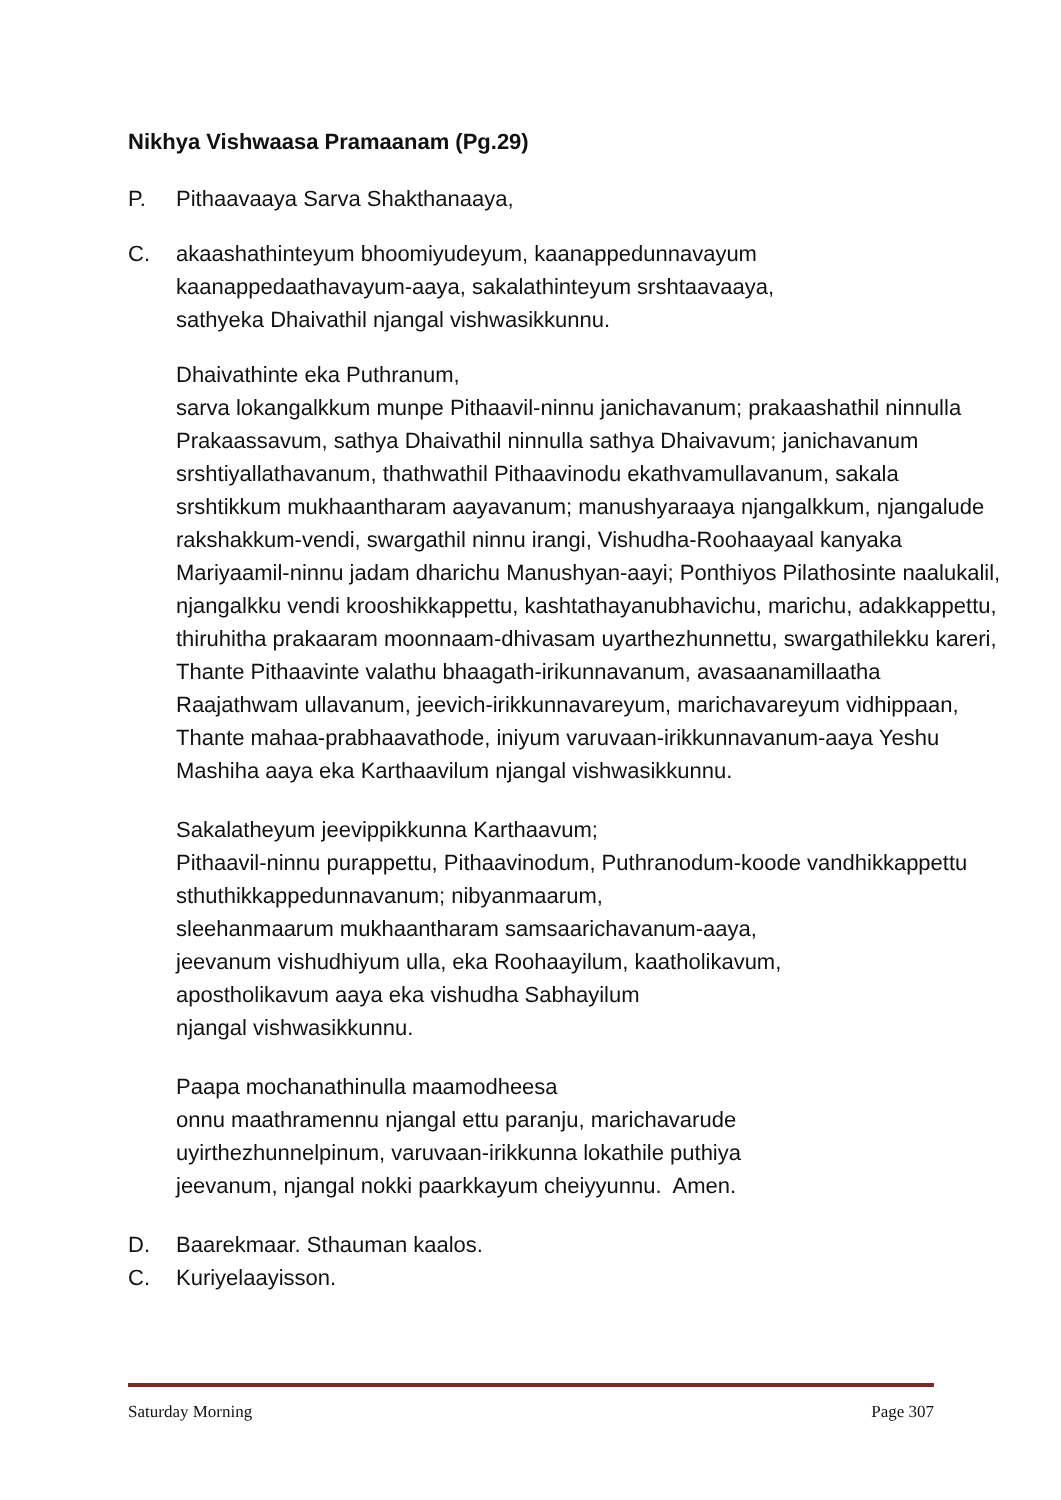Nikhya Vishwaasa Pramaanam (Pg.29)
P. Pithaavaaya Sarva Shakthanaaya,
C. akaashathinteyum bhoomiyudeyum, kaanappedunnavayum
kaanappedaathavayum-aaya, sakalathinteyum srshtaavaaya,
sathyeka Dhaivathil njangal vishwasikkunnu.
Dhaivathinte eka Puthranum,
sarva lokangalkkum munpe Pithaavil-ninnu janichavanum; prakaashathil ninnulla Prakaassavum, sathya Dhaivathil ninnulla sathya Dhaivavum; janichavanum srshtiyallathavanum, thathwathil Pithaavinodu ekathvamullavanum, sakala srshtikkum mukhaantharam aayavanum; manushyaraaya njangalkkum, njangalude rakshakkum-vendi, swargathil ninnu irangi, Vishudha-Roohaayaal kanyaka Mariyaamil-ninnu jadam dharichu Manushyan-aayi; Ponthiyos Pilathosinte naalukalil, njangalkku vendi krooshikkappettu, kashtathayanubhavichu, marichu, adakkappettu, thiruhitha prakaaram moonnaam-dhivasam uyarthezhunnettu, swargathilekku kareri, Thante Pithaavinte valathu bhaagath-irikunnavanum, avasaanamillaatha Raajathwam ullavanum, jeevich-irikkunnavareyum, marichavareyum vidhippaan, Thante mahaa-prabhaavathode, iniyum varuvaan-irikkunnavanum-aaya Yeshu Mashiha aaya eka Karthaavilum njangal vishwasikkunnu.
Sakalatheyum jeevippikkunna Karthaavum;
Pithaavil-ninnu purappettu, Pithaavinodum, Puthranodum-koode vandhikkappettu sthuthikkappedunnavanum; nibyanmaarum,
sleehanmaarum mukhaantharam samsaarichavanum-aaya,
jeevanum vishudhiyum ulla, eka Roohaayilum, kaatholikavum,
apostholikavum aaya eka vishudha Sabhayilum
njangal vishwasikkunnu.
Paapa mochanathinulla maamodheesa
onnu maathramennu njangal ettu paranju, marichavarude
uyirthezhunnelpinum, varuvaan-irikkunna lokathile puthiya
jeevanum, njangal nokki paarkkayum cheiyyunnu. Amen.
D. Baarekmaar. Sthauman kaalos.
C. Kuriyelaayisson.
Saturday Morning Page 307